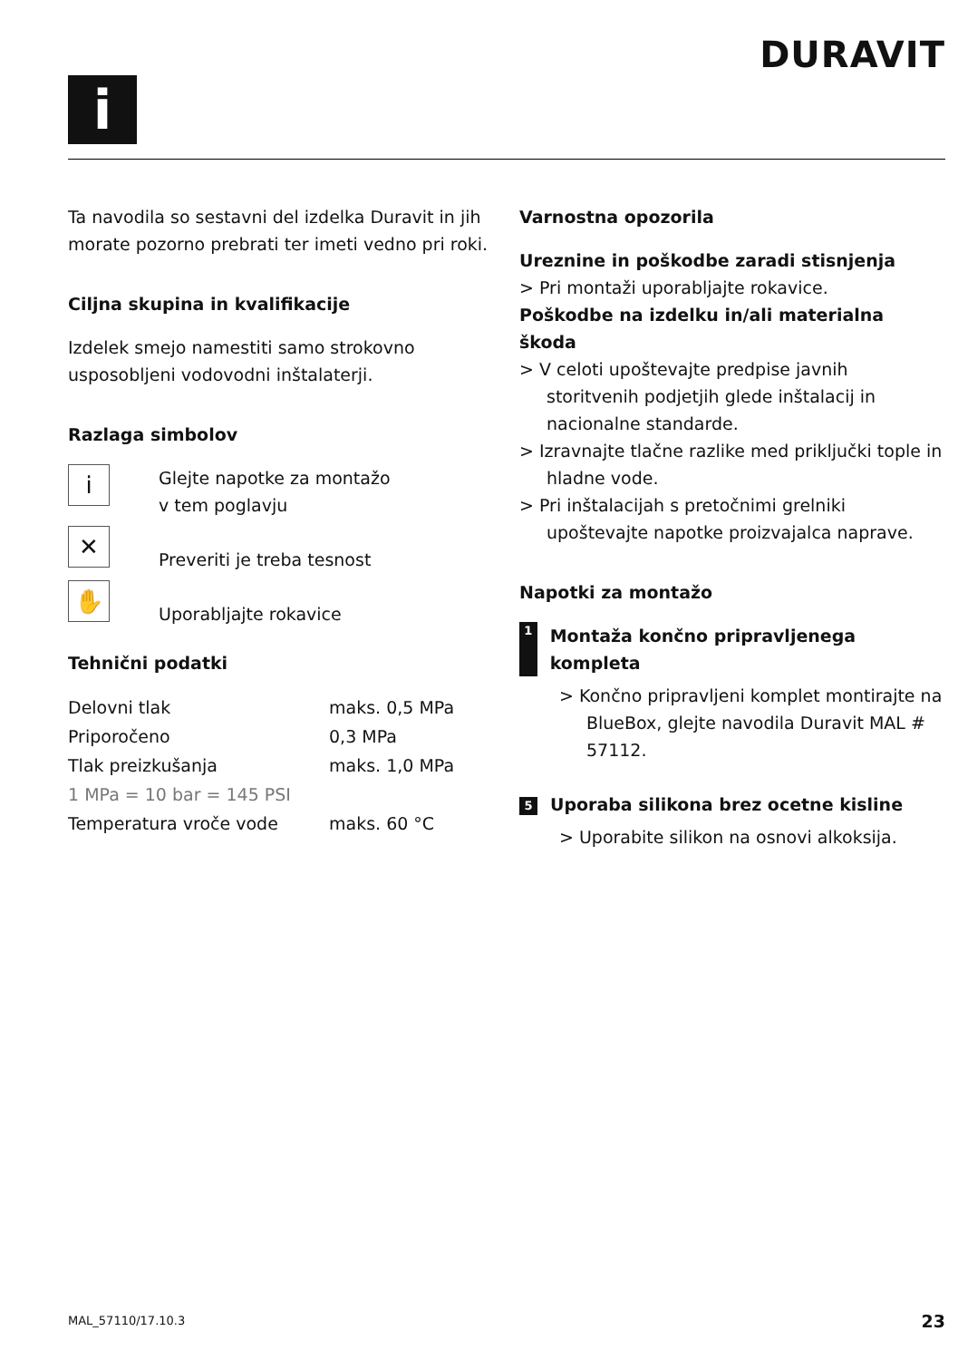i
DURAVIT
Ta navodila so sestavni del izdelka Duravit in jih morate pozorno prebrati ter imeti vedno pri roki.
Ciljna skupina in kvalifikacije
Izdelek smejo namestiti samo strokovno usposobljeni vodovodni inštalaterji.
Razlaga simbolov
i
Glejte napotke za montažo
v tem poglavju
✕
Preveriti je treba tesnost
✋
Uporabljajte rokavice
Tehnični podatki
| Delovni tlak | maks. 0,5 MPa |
| Priporočeno | 0,3 MPa |
| Tlak preizkušanja | maks. 1,0 MPa |
| 1 MPa = 10 bar = 145 PSI | |
| Temperatura vroče vode | maks. 60 °C |
Varnostna opozorila
Ureznine in poškodbe zaradi stisnjenja
> Pri montaži uporabljajte rokavice.
Poškodbe na izdelku in/ali materialna škoda
> V celoti upoštevajte predpise javnih storitvenih podjetjih glede inštalacij in nacionalne standarde.
> Izravnajte tlačne razlike med priključki tople in hladne vode.
> Pri inštalacijah s pretočnimi grelniki upoštevajte napotke proizvajalca naprave.
Napotki za montažo
1 Montaža končno pripravljenega kompleta
> Končno pripravljeni komplet montirajte na BlueBox, glejte navodila Duravit MAL # 57112.
5 Uporaba silikona brez ocetne kisline
> Uporabite silikon na osnovi alkoksija.
MAL_57110/17.10.3 23